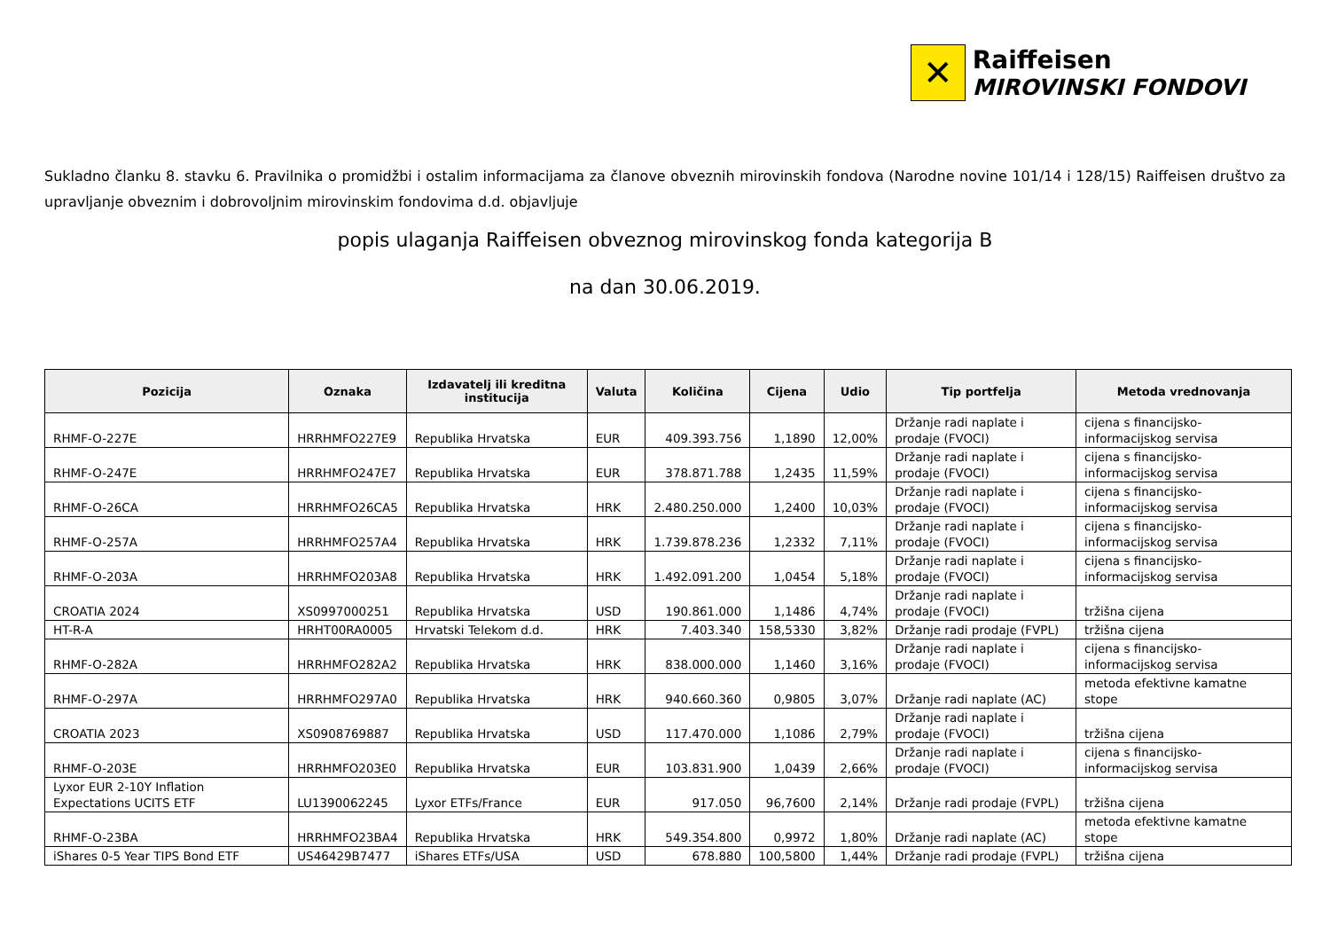✕
Raiffeisen
MIROVINSKI FONDOVI
Sukladno članku 8. stavku 6. Pravilnika o promidžbi i ostalim informacijama za članove obveznih mirovinskih fondova (Narodne novine 101/14 i 128/15) Raiffeisen društvo za upravljanje obveznim i dobrovoljnim mirovinskim fondovima d.d. objavljuje
popis ulaganja Raiffeisen obveznog mirovinskog fonda kategorija B
na dan 30.06.2019.
| Pozicija | Oznaka | Izdavatelj ili kreditna institucija | Valuta | Količina | Cijena | Udio | Tip portfelja | Metoda vrednovanja |
| --- | --- | --- | --- | --- | --- | --- | --- | --- |
| RHMF-O-227E | HRRHMFO227E9 | Republika Hrvatska | EUR | 409.393.756 | 1,1890 | 12,00% | Držanje radi naplate i prodaje (FVOCI) | cijena s financijsko-informacijskog servisa |
| RHMF-O-247E | HRRHMFO247E7 | Republika Hrvatska | EUR | 378.871.788 | 1,2435 | 11,59% | Držanje radi naplate i prodaje (FVOCI) | cijena s financijsko-informacijskog servisa |
| RHMF-O-26CA | HRRHMFO26CA5 | Republika Hrvatska | HRK | 2.480.250.000 | 1,2400 | 10,03% | Držanje radi naplate i prodaje (FVOCI) | cijena s financijsko-informacijskog servisa |
| RHMF-O-257A | HRRHMFO257A4 | Republika Hrvatska | HRK | 1.739.878.236 | 1,2332 | 7,11% | Držanje radi naplate i prodaje (FVOCI) | cijena s financijsko-informacijskog servisa |
| RHMF-O-203A | HRRHMFO203A8 | Republika Hrvatska | HRK | 1.492.091.200 | 1,0454 | 5,18% | Držanje radi naplate i prodaje (FVOCI) | cijena s financijsko-informacijskog servisa |
| CROATIA 2024 | XS0997000251 | Republika Hrvatska | USD | 190.861.000 | 1,1486 | 4,74% | Držanje radi naplate i prodaje (FVOCI) | tržišna cijena |
| HT-R-A | HRHT00RA0005 | Hrvatski Telekom d.d. | HRK | 7.403.340 | 158,5330 | 3,82% | Držanje radi prodaje (FVPL) | tržišna cijena |
| RHMF-O-282A | HRRHMFO282A2 | Republika Hrvatska | HRK | 838.000.000 | 1,1460 | 3,16% | Držanje radi naplate i prodaje (FVOCI) | cijena s financijsko-informacijskog servisa |
| RHMF-O-297A | HRRHMFO297A0 | Republika Hrvatska | HRK | 940.660.360 | 0,9805 | 3,07% | Držanje radi naplate (AC) | metoda efektivne kamatne stope |
| CROATIA 2023 | XS0908769887 | Republika Hrvatska | USD | 117.470.000 | 1,1086 | 2,79% | Držanje radi naplate i prodaje (FVOCI) | tržišna cijena |
| RHMF-O-203E | HRRHMFO203E0 | Republika Hrvatska | EUR | 103.831.900 | 1,0439 | 2,66% | Držanje radi naplate i prodaje (FVOCI) | cijena s financijsko-informacijskog servisa |
| Lyxor EUR 2-10Y Inflation Expectations UCITS ETF | LU1390062245 | Lyxor ETFs/France | EUR | 917.050 | 96,7600 | 2,14% | Držanje radi prodaje (FVPL) | tržišna cijena |
| RHMF-O-23BA | HRRHMFO23BA4 | Republika Hrvatska | HRK | 549.354.800 | 0,9972 | 1,80% | Držanje radi naplate (AC) | metoda efektivne kamatne stope |
| iShares 0-5 Year TIPS Bond ETF | US46429B7477 | iShares ETFs/USA | USD | 678.880 | 100,5800 | 1,44% | Držanje radi prodaje (FVPL) | tržišna cijena |